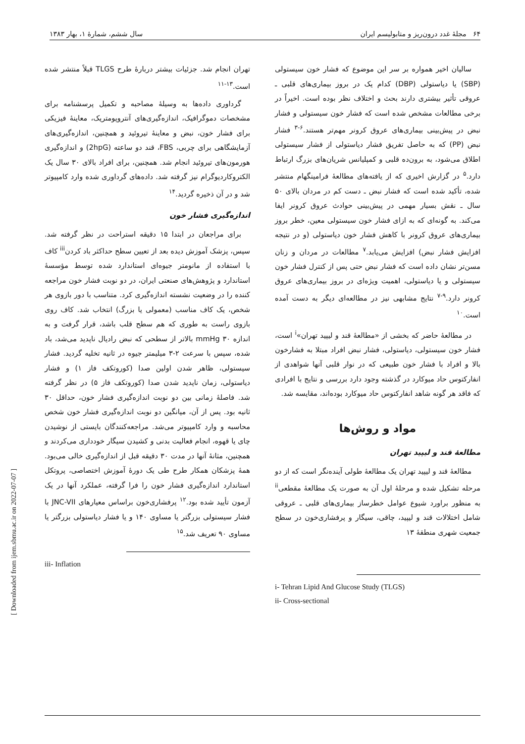۶۴ مجلهٔ غدد درون‌ریز و متابولیسم ایران سال ششم، شمارهٔ ۱، بهار ۱۳۸۳
سالیان اخیر همواره بر سر این موضوع که فشار خون سیستولی (SBP) یا دیاستولی (DBP) کدام یک در بروز بیماری‌های قلبی ـ عروقی تأثیر بیشتری دارند بحث و اختلاف نظر بوده است. اخیراً در برخی مطالعات مشخص شده است که فشار خون سیستولی و فشار نبض در پیش‌بینی بیماری‌های عروق کرونر مهم‌تر هستند.<sup>۶-۳</sup> فشار نبض (PP) که به حاصل تفریق فشار دیاستولی از فشار سیستولی اطلاق می‌شود، به برون‌ده قلبی و کمپلیانس شریان‌های بزرگ ارتباط دارد.<sup>۵</sup> در گزارش اخیری که از یافته‌های مطالعهٔ فرامینگهام منتشر شده، تأکید شده است که فشار نبض ـ دست کم در مردان بالای ۵۰ سال ـ نقش بسیار مهمی در پیش‌بینی حوادث عروق کرونر ایفا می‌کند. به گونه‌ای که به ازای فشار خون سیستولی معین، خطر بروز بیماری‌های عروق کرونر با کاهش فشار خون دیاستولی (و در نتیجه افزایش فشار نبض) افزایش می‌یابد.<sup>۷</sup> مطالعات در مردان و زنان مسن‌تر نشان داده است که فشار نبض حتی پس از کنترل فشار خون سیستولی و یا دیاستولی، اهمیت ویژه‌ای در بروز بیماری‌های عروق کرونر دارد.<sup>۹-۷</sup> نتایج مشابهی نیز در مطالعه‌ای دیگر به دست آمده است.<sup>۱۰</sup>
در مطالعهٔ حاضر که بخشی از «مطالعهٔ قند و لیپید تهران»<sup>i</sup> است، فشار خون سیستولی، دیاستولی، فشار نبض افراد مبتلا به فشارخون بالا و افراد با فشار خون طبیعی که در نوار قلبی آنها شواهدی از انفارکتوس حاد میوکارد در گذشته وجود دارد بررسی و نتایج با افرادی که فاقد هر گونه شاهد انفارکتوس حاد میوکارد بوده‌اند، مقایسه شد.
مواد و روش‌ها
مطالعهٔ قند و لیپید تهران
مطالعهٔ قند و لیپید تهران یک مطالعهٔ طولی آینده‌نگر است که از دو مرحله تشکیل شده و مرحلهٔ اول آن به صورت یک مطالعهٔ مقطعی<sup>ii</sup> به منظور براورد شیوع عوامل خطرساز بیماری‌های قلبی ـ عروقی شامل اختلالات قند و لیپید، چاقی، سیگار و پرفشاری‌خون در سطح جمعیت شهری منطقهٔ ۱۳
i- Tehran Lipid And Glucose Study (TLGS)
ii- Cross-sectional
تهران انجام شد. جزئیات بیشتر دربارهٔ طرح TLGS قبلاً منتشر شده است.<sup>۱۳-۱۱</sup>
گرداوری داده‌ها به وسیلهٔ مصاحبه و تکمیل پرسشنامه برای مشخصات دموگرافیک، اندازه‌گیری‌های آنتروپومتریک، معاینهٔ فیزیکی برای فشار خون، نبض و معاینهٔ تیروئید و همچنین، اندازه‌گیری‌های آزمایشگاهی برای چربی، FBS، قند دو ساعته (2hpG) و اندازه‌گیری هورمون‌های تیروئید انجام شد. همچنین، برای افراد بالای ۳۰ سال یک الکتروکاردیوگرام نیز گرفته شد. داده‌های گرداوری شده وارد کامپیوتر شد و در آن ذخیره گردید.<sup>۱۴</sup>
اندازه‌گیری فشار خون
برای مراجعان در ابتدا ۱۵ دقیقه استراحت در نظر گرفته شد. سپس، پزشک آموزش دیده بعد از تعیین سطح حداکثر باد کردن<sup>iii</sup> کاف با استفاده از مانومتر جیوه‌ای استاندارد شده توسط مؤسسهٔ استاندارد و پژوهش‌های صنعتی ایران، در دو نوبت فشار خون مراجعه کننده را در وضعیت نشسته اندازه‌گیری کرد. متناسب با دور بازوی هر شخص، یک کاف مناسب (معمولی یا بزرگ) انتخاب شد. کاف روی بازوی راست به طوری که هم سطح قلب باشد، قرار گرفت و به اندازه ۳۰ mmHg بالاتر از سطحی که نبض رادیال ناپدید می‌شد، باد شده، سپس با سرعت ۲-۳ میلیمتر جیوه در ثانیه تخلیه گردید. فشار سیستولی، ظاهر شدن اولین صدا (کوروتکف فاز ۱) و فشار دیاستولی، زمان ناپدید شدن صدا (کوروتکف فاز ۵) در نظر گرفته شد. فاصلهٔ زمانی بین دو نوبت اندازه‌گیری فشار خون، حداقل ۳۰ ثانیه بود. پس از آن، میانگین دو نوبت اندازه‌گیری فشار خون شخص محاسبه و وارد کامپیوتر می‌شد. مراجعه‌کنندگان بایستی از نوشیدن چای یا قهوه، انجام فعالیت بدنی و کشیدن سیگار خودداری می‌کردند و همچنین، مثانهٔ آنها در مدت ۳۰ دقیقه قبل از اندازه‌گیری خالی می‌بود. همهٔ پزشکان همکار طرح طی یک دورهٔ آموزش اختصاصی، پروتکل استاندارد اندازه‌گیری فشار خون را فرا گرفته، عملکرد آنها در یک آزمون تأیید شده بود.<sup>۱۲</sup> پرفشاری‌خون براساس معیارهای JNC-VII با فشار سیستولی بزرگتر یا مساوی ۱۴۰ و یا فشار دیاستولی بزرگتر یا مساوی ۹۰ تعریف شد.<sup>۱۵</sup>
iii- Inflation
[ Downloaded from ijem.sbmu.ac.ir on 2022-07-07 ]